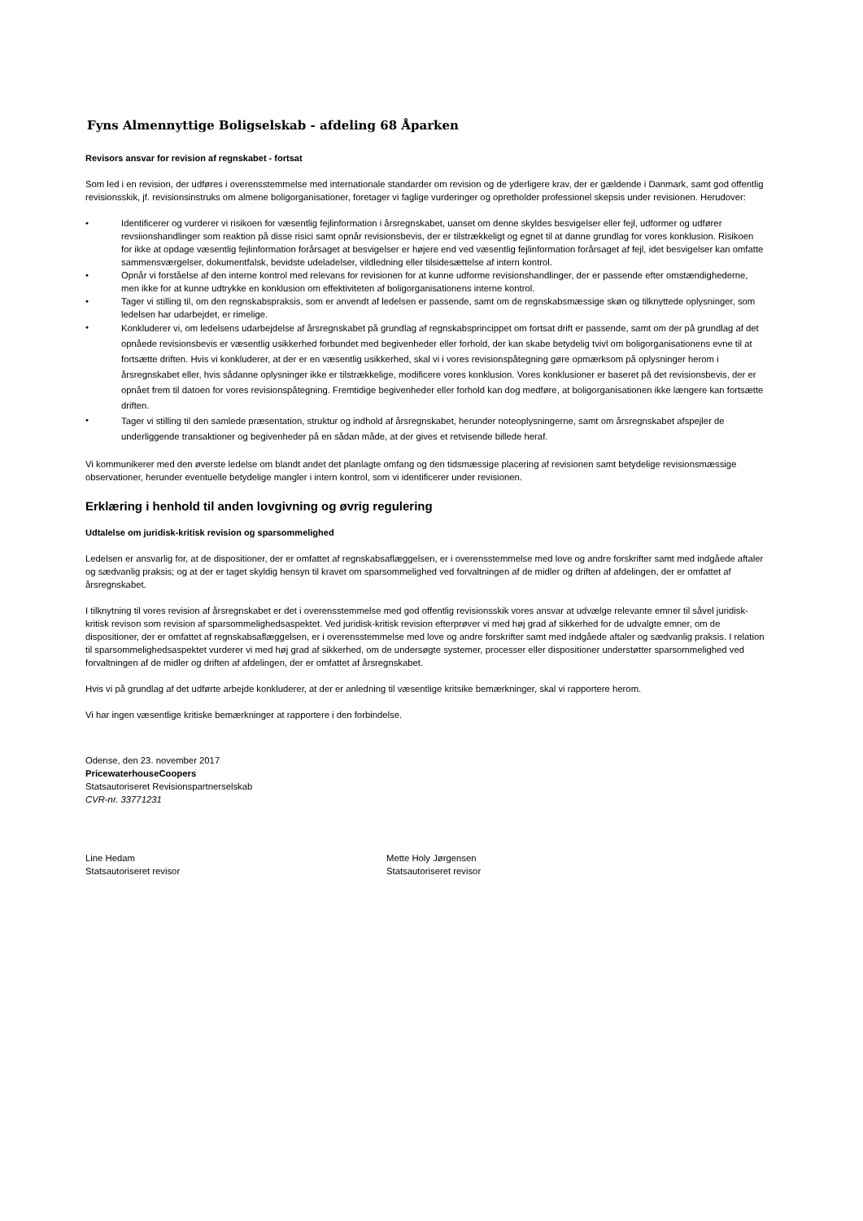Fyns Almennyttige Boligselskab - afdeling 68 Åparken
Revisors ansvar for revision af regnskabet - fortsat
Som led i en revision, der udføres i overensstemmelse med internationale standarder om revision og de yderligere krav, der er gældende i Danmark, samt god offentlig revisionsskik, jf. revisionsinstruks om almene boligorganisationer, foretager vi faglige vurderinger og opretholder professionel skepsis under revisionen. Herudover:
• Identificerer og vurderer vi risikoen for væsentlig fejlinformation i årsregnskabet, uanset om denne skyldes besvigelser eller fejl, udformer og udfører revsiionshandlinger som reaktion på disse risici samt opnår revisionsbevis, der er tilstrækkeligt og egnet til at danne grundlag for vores konklusion. Risikoen for ikke at opdage væsentlig fejlinformation forårsaget at besvigelser er højere end ved væsentlig fejlinformation forårsaget af fejl, idet besvigelser kan omfatte sammensværgelser, dokumentfalsk, bevidste udeladelser, vildledning eller tilsidesættelse af intern kontrol.
• Opnår vi forståelse af den interne kontrol med relevans for revisionen for at kunne udforme revisionshandlinger, der er passende efter omstændighederne, men ikke for at kunne udtrykke en konklusion om effektiviteten af boligorganisationens interne kontrol.
• Tager vi stilling til, om den regnskabspraksis, som er anvendt af ledelsen er passende, samt om de regnskabsmæssige skøn og tilknyttede oplysninger, som ledelsen har udarbejdet, er rimelige.
• Konkluderer vi, om ledelsens udarbejdelse af årsregnskabet på grundlag af regnskabsprincippet om fortsat drift er passende, samt om der på grundlag af det opnåede revisionsbevis er væsentlig usikkerhed forbundet med begivenheder eller forhold, der kan skabe betydelig tvivl om boligorganisationens evne til at fortsætte driften. Hvis vi konkluderer, at der er en væsentlig usikkerhed, skal vi i vores revisionspåtegning gøre opmærksom på oplysninger herom i årsregnskabet eller, hvis sådanne oplysninger ikke er tilstrækkelige, modificere vores konklusion. Vores konklusioner er baseret på det revisionsbevis, der er opnået frem til datoen for vores revisionspåtegning. Fremtidige begivenheder eller forhold kan dog medføre, at boligorganisationen ikke længere kan fortsætte driften.
• Tager vi stilling til den samlede præsentation, struktur og indhold af årsregnskabet, herunder noteoplysningerne, samt om årsregnskabet afspejler de underliggende transaktioner og begivenheder på en sådan måde, at der gives et retvisende billede heraf.
Vi kommunikerer med den øverste ledelse om blandt andet det planlagte omfang og den tidsmæssige placering af revisionen samt betydelige revisionsmæssige observationer, herunder eventuelle betydelige mangler i intern kontrol, som vi identificerer under revisionen.
Erklæring i henhold til anden lovgivning og øvrig regulering
Udtalelse om juridisk-kritisk revision og sparsommelighed
Ledelsen er ansvarlig for, at de dispositioner, der er omfattet af regnskabsaflæggelsen, er i overensstemmelse med love og andre forskrifter samt med indgåede aftaler og sædvanlig praksis; og at der er taget skyldig hensyn til kravet om sparsommelighed ved forvaltningen af de midler og driften af afdelingen, der er omfattet af årsregnskabet.
I tilknytning til vores revision af årsregnskabet er det i overensstemmelse med god offentlig revisionsskik vores ansvar at udvælge relevante emner til såvel juridisk-kritisk revison som revision af sparsommelighedsaspektet. Ved juridisk-kritisk revision efterprøver vi med høj grad af sikkerhed for de udvalgte emner, om de dispositioner, der er omfattet af regnskabsaflæggelsen, er i overensstemmelse med love og andre forskrifter samt med indgåede aftaler og sædvanlig praksis. I relation til sparsommelighedsaspektet vurderer vi med høj grad af sikkerhed, om de undersøgte systemer, processer eller dispositioner understøtter sparsommelighed ved forvaltningen af de midler og driften af afdelingen, der er omfattet af årsregnskabet.
Hvis vi på grundlag af det udførte arbejde konkluderer, at der er anledning til væsentlige kritsike bemærkninger, skal vi rapportere herom.
Vi har ingen væsentlige kritiske bemærkninger at rapportere i den forbindelse.
Odense, den 23. november 2017
PricewaterhouseCoopers
Statsautoriseret Revisionspartnerselskab
CVR-nr. 33771231
Line Hedam
Statsautoriseret revisor
Mette Holy Jørgensen
Statsautoriseret revisor